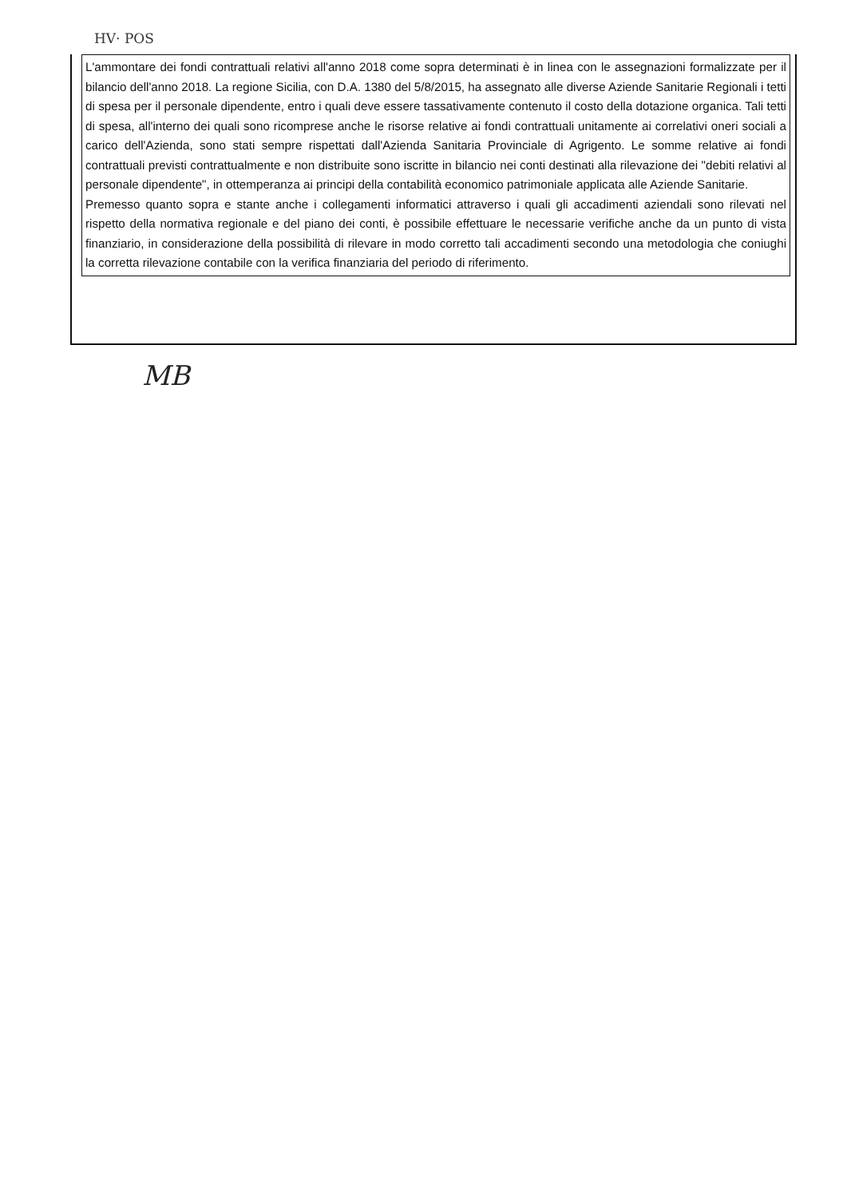HV· POS
L'ammontare dei fondi contrattuali relativi all'anno 2018 come sopra determinati è in linea con le assegnazioni formalizzate per il bilancio dell'anno 2018. La regione Sicilia, con D.A. 1380 del 5/8/2015, ha assegnato alle diverse Aziende Sanitarie Regionali i tetti di spesa per il personale dipendente, entro i quali deve essere tassativamente contenuto il costo della dotazione organica. Tali tetti di spesa, all'interno dei quali sono ricomprese anche le risorse relative ai fondi contrattuali unitamente ai correlativi oneri sociali a carico dell'Azienda, sono stati sempre rispettati dall'Azienda Sanitaria Provinciale di Agrigento. Le somme relative ai fondi contrattuali previsti contrattualmente e non distribuite sono iscritte in bilancio nei conti destinati alla rilevazione dei "debiti relativi al personale dipendente", in ottemperanza ai principi della contabilità economico patrimoniale applicata alle Aziende Sanitarie.
Premesso quanto sopra e stante anche i collegamenti informatici attraverso i quali gli accadimenti aziendali sono rilevati nel rispetto della normativa regionale e del piano dei conti, è possibile effettuare le necessarie verifiche anche da un punto di vista finanziario, in considerazione della possibilità di rilevare in modo corretto tali accadimenti secondo una metodologia che coniughi la corretta rilevazione contabile con la verifica finanziaria del periodo di riferimento.
MB